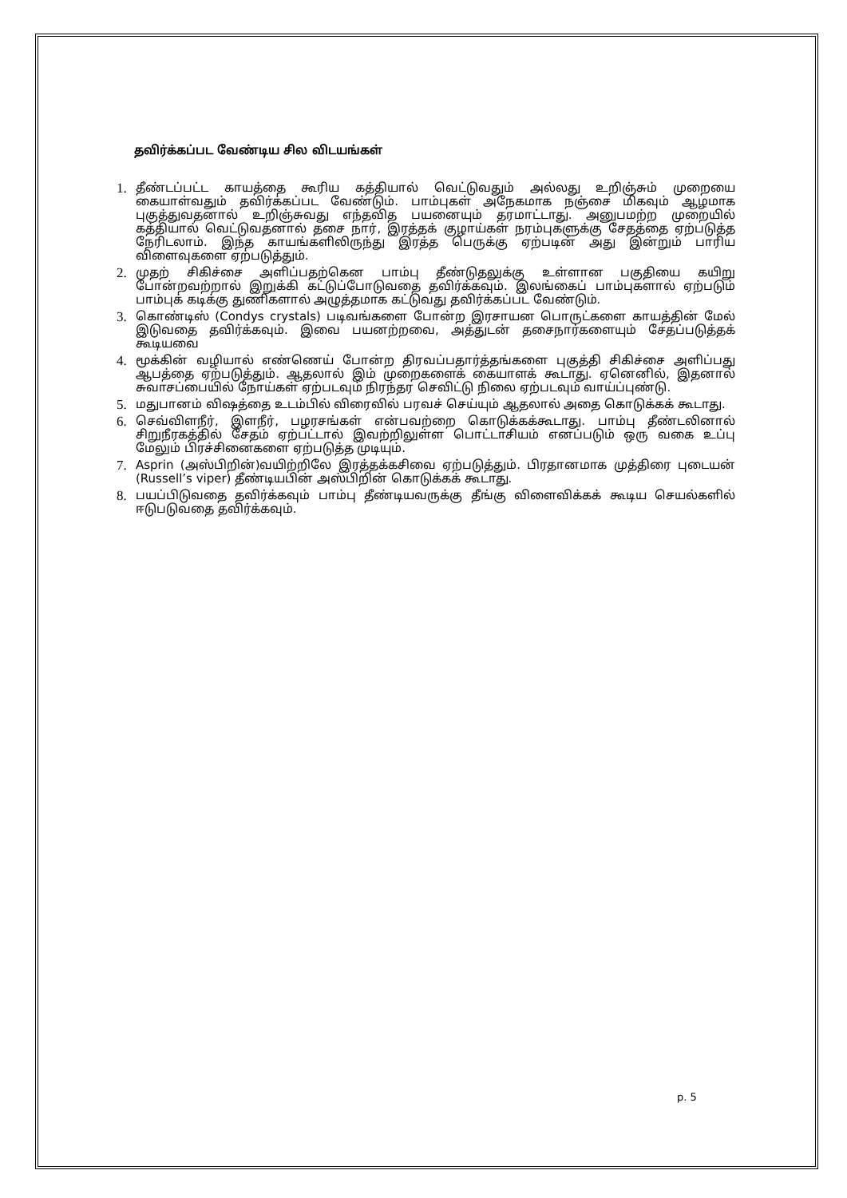தவிர்க்கப்பட வேண்டிய சில விடயங்கள்
1. தீண்டப்பட்ட காயத்தை கூரிய கத்தியால் வெட்டுவதும் அல்லது உறிஞ்சும் முறையை கையாள்வதும் தவிர்க்கப்பட வேண்டும். பாம்புகள் அநேகமாக நஞ்சை மிகவும் ஆழமாக புகுத்துவதனால் உறிஞ்சுவது எந்தவித பயனையும் தரமாட்டாது. அனுபமற்ற முறையில் கத்தியால் வெட்டுவதனால் தசை நார், இரத்தக் குழாய்கள் நரம்புகளுக்கு சேதத்தை ஏற்படுத்த நேரிடலாம். இந்த காயங்களிலிருந்து இரத்த பெருக்கு ஏற்படின் அது இன்றும் பாரிய விளைவுகளை ஏற்படுத்தும்.
2. முதற் சிகிச்சை அளிப்பதற்கென பாம்பு தீண்டுதலுக்கு உள்ளான பகுதியை கயிறு போன்றவற்றால் இறுக்கி கட்டுப்போடுவதை தவிர்க்கவும். இலங்கைப் பாம்புகளால் ஏற்படும் பாம்புக் கடிக்கு துணிகளால் அழுத்தமாக கட்டுவது தவிர்க்கப்பட வேண்டும்.
3. கொண்டிஸ் (Condys crystals) படிவங்களை போன்ற இரசாயன பொருட்களை காயத்தின் மேல் இடுவதை தவிர்க்கவும். இவை பயனற்றவை, அத்துடன் தசைநார்களையும் சேதப்படுத்தக் கூடியவை
4. மூக்கின் வழியால் எண்ணெய் போன்ற திரவப்பதார்த்தங்களை புகுத்தி சிகிச்சை அளிப்பது ஆபத்தை ஏற்படுத்தும். ஆதலால் இம் முறைகளைக் கையாளக் கூடாது. ஏனெனில், இதனால் சுவாசப்பையில் நோய்கள் ஏற்படவும் நிரந்தர செவிட்டு நிலை ஏற்படவும் வாய்ப்புண்டு.
5. மதுபானம் விஷத்தை உடம்பில் விரைவில் பரவச் செய்யும் ஆதலால் அதை கொடுக்கக் கூடாது.
6. செவ்விளநீர், இளநீர், பழரசங்கள் என்பவற்றை கொடுக்கக்கூடாது. பாம்பு தீண்டலினால் சிறுநீரகத்தில் சேதம் ஏற்பட்டால் இவற்றிலுள்ள பொட்டாசியம் எனப்படும் ஒரு வகை உப்பு மேலும் பிரச்சினைகளை ஏற்படுத்த முடியும்.
7. Asprin (அஸ்பிறின்)வயிற்றிலே இரத்தக்கசிவை ஏற்படுத்தும். பிரதானமாக முத்திரை புடையன் (Russell’s viper) தீண்டியபின் அஸ்பிறின் கொடுக்கக் கூடாது.
8. பயப்பிடுவதை தவிர்க்கவும் பாம்பு தீண்டியவருக்கு தீங்கு விளைவிக்கக் கூடிய செயல்களில் ஈடுபடுவதை தவிர்க்கவும்.
p. 5